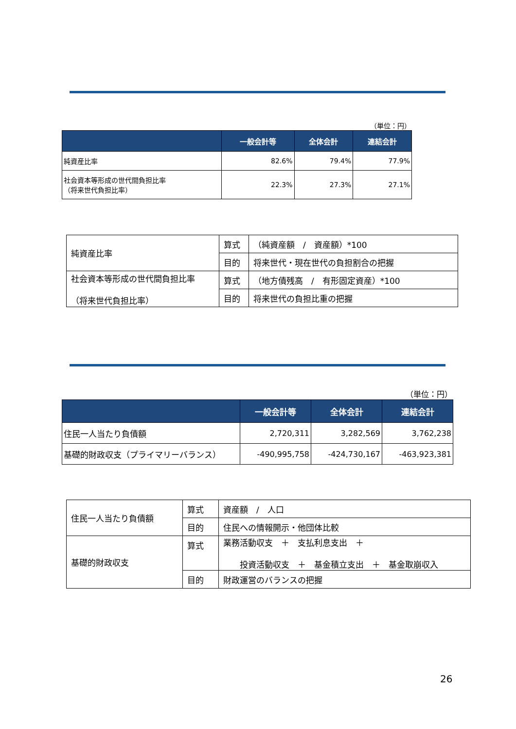（単位：円）
| | 一般会計等 | 全体会計 | 連結会計 |
| --- | --- | --- | --- |
| 純資産比率 | 82.6% | 79.4% | 77.9% |
| 社会資本等形成の世代間負担比率 （将来世代負担比率） | 22.3% | 27.3% | 27.1% |
| 純資産比率 | 算式 | （純資産額 / 資産額）*100 |
| | 目的 | 将来世代・現在世代の負担割合の把握 |
| 社会資本等形成の世代間負担比率 （将来世代負担比率） | 算式 | （地方債残高 / 有形固定資産）*100 |
| | 目的 | 将来世代の負担比重の把握 |
（単位：円）
| | 一般会計等 | 全体会計 | 連結会計 |
| --- | --- | --- | --- |
| 住民一人当たり負債額 | 2,720,311 | 3,282,569 | 3,762,238 |
| 基礎的財政収支（プライマリーバランス） | -490,995,758 | -424,730,167 | -463,923,381 |
| 住民一人当たり負債額 | 算式 | 資産額 / 人口 |
| | 目的 | 住民への情報開示・他団体比較 |
| 基礎的財政収支 | 算式 | 業務活動収支 ＋ 支払利息支出 ＋ 投資活動収支 ＋ 基金積立支出 ＋ 基金取崩収入 |
| | 目的 | 財政運営のバランスの把握 |
26